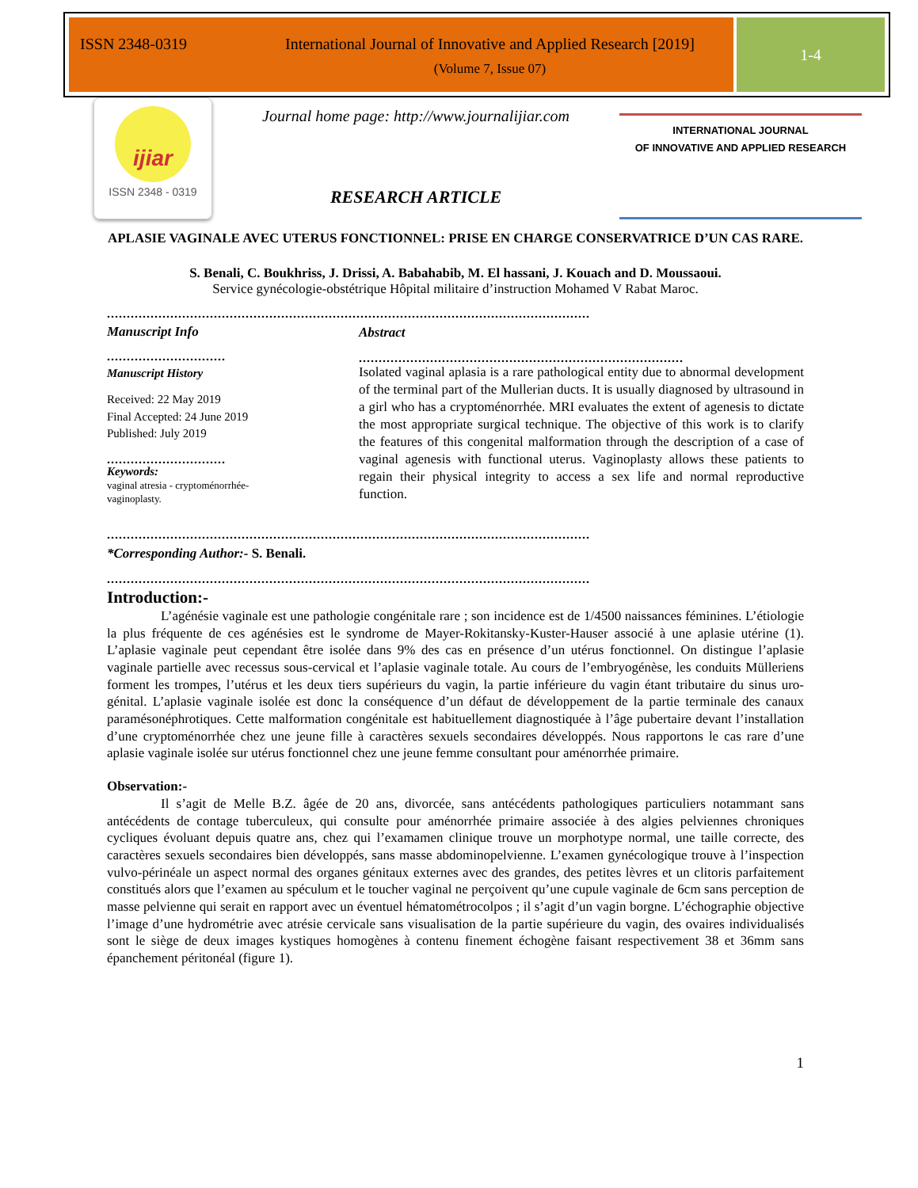ISSN 2348-0319 International Journal of Innovative and Applied Research [2019]
(Volume 7, Issue 07)
1-4
ijiar
ISSN 2348 - 0319
Journal home page: http://www.journalijiar.com
RESEARCH ARTICLE
INTERNATIONAL JOURNAL
OF INNOVATIVE AND APPLIED RESEARCH
APLASIE VAGINALE AVEC UTERUS FONCTIONNEL: PRISE EN CHARGE CONSERVATRICE D’UN CAS RARE.
S. Benali, C. Boukhriss, J. Drissi, A. Babahabib, M. El hassani, J. Kouach and D. Moussaoui.
Service gynécologie-obstétrique Hôpital militaire d’instruction Mohamed V Rabat Maroc.
..........................................................................................................................
Manuscript Info
..............................
Manuscript History
Received: 22 May 2019
Final Accepted: 24 June 2019
Published: July 2019
..............................
Keywords:
vaginal atresia - cryptoménorrhée-vaginoplasty.
Abstract
..................................................................................
Isolated vaginal aplasia is a rare pathological entity due to abnormal development of the terminal part of the Mullerian ducts. It is usually diagnosed by ultrasound in a girl who has a cryptoménorrhée. MRI evaluates the extent of agenesis to dictate the most appropriate surgical technique. The objective of this work is to clarify the features of this congenital malformation through the description of a case of vaginal agenesis with functional uterus. Vaginoplasty allows these patients to regain their physical integrity to access a sex life and normal reproductive function.
..........................................................................................................................
*Corresponding Author:- S. Benali.
..........................................................................................................................
Introduction:-
L’agénésie vaginale est une pathologie congénitale rare ; son incidence est de 1/4500 naissances féminines. L’étiologie la plus fréquente de ces agénésies est le syndrome de Mayer-Rokitansky-Kuster-Hauser associé à une aplasie utérine (1). L’aplasie vaginale peut cependant être isolée dans 9% des cas en présence d’un utérus fonctionnel. On distingue l’aplasie vaginale partielle avec recessus sous-cervical et l’aplasie vaginale totale. Au cours de l’embryogénèse, les conduits Mülleriens forment les trompes, l’utérus et les deux tiers supérieurs du vagin, la partie inférieure du vagin étant tributaire du sinus uro-génital. L’aplasie vaginale isolée est donc la conséquence d’un défaut de développement de la partie terminale des canaux paramésonéphrotiques. Cette malformation congénitale est habituellement diagnostiquée à l’âge pubertaire devant l’installation d’une cryptoménorrhée chez une jeune fille à caractères sexuels secondaires développés. Nous rapportons le cas rare d’une aplasie vaginale isolée sur utérus fonctionnel chez une jeune femme consultant pour aménorrhée primaire.
Observation:-
Il s’agit de Melle B.Z. âgée de 20 ans, divorcée, sans antécédents pathologiques particuliers notammant sans antécédents de contage tuberculeux, qui consulte pour aménorrhée primaire associée à des algies pelviennes chroniques cycliques évoluant depuis quatre ans, chez qui l’examamen clinique trouve un morphotype normal, une taille correcte, des caractères sexuels secondaires bien développés, sans masse abdominopelvienne. L’examen gynécologique trouve à l’inspection vulvo-périnéale un aspect normal des organes génitaux externes avec des grandes, des petites lèvres et un clitoris parfaitement constitués alors que l’examen au spéculum et le toucher vaginal ne perçoivent qu’une cupule vaginale de 6cm sans perception de masse pelvienne qui serait en rapport avec un éventuel hématométrocolpos ; il s’agit d’un vagin borgne. L’échographie objective l’image d’une hydrométrie avec atrésie cervicale sans visualisation de la partie supérieure du vagin, des ovaires individualisés sont le siège de deux images kystiques homogènes à contenu finement échogène faisant respectivement 38 et 36mm sans épanchement péritonéal (figure 1).
1